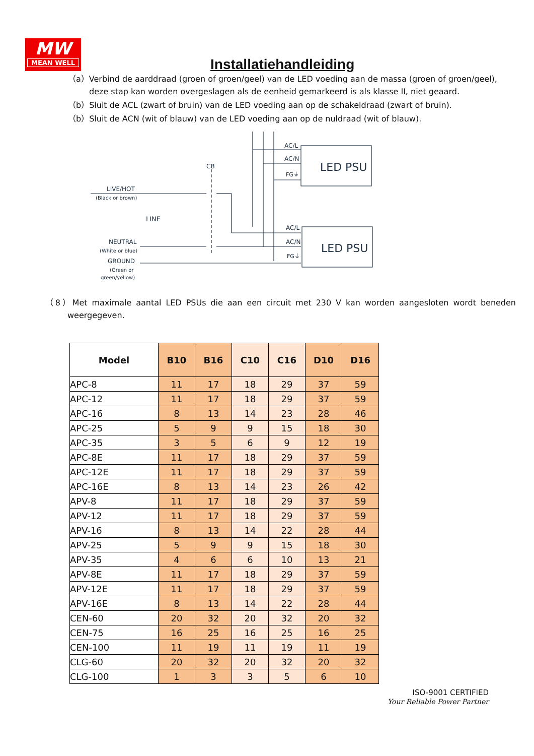MW
MEAN WELL
Installatiehandleiding
（a）Verbind de aarddraad (groen of groen/geel) van de LED voeding aan de massa (groen of groen/geel), deze stap kan worden overgeslagen als de eenheid gemarkeerd is als klasse II, niet geaard.
（b）Sluit de ACL (zwart of bruin) van de LED voeding aan op de schakeldraad (zwart of bruin).
（b）Sluit de ACN (wit of blauw) van de LED voeding aan op de nuldraad (wit of blauw).
AC/L
AC/N
FG⏚
AC/L
AC/N
FG⏚
LED PSU
LED PSU
CB
LINE
LIVE/HOT
(Black or brown)
NEUTRAL
(White or blue)
GROUND
(Green or
green/yellow)
（8）Met maximale aantal LED PSUs die aan een circuit met 230 V kan worden aangesloten wordt beneden weergegeven.
| Model | B10 | B16 | C10 | C16 | D10 | D16 |
| --- | --- | --- | --- | --- | --- | --- |
| APC-8 | 11 | 17 | 18 | 29 | 37 | 59 |
| APC-12 | 11 | 17 | 18 | 29 | 37 | 59 |
| APC-16 | 8 | 13 | 14 | 23 | 28 | 46 |
| APC-25 | 5 | 9 | 9 | 15 | 18 | 30 |
| APC-35 | 3 | 5 | 6 | 9 | 12 | 19 |
| APC-8E | 11 | 17 | 18 | 29 | 37 | 59 |
| APC-12E | 11 | 17 | 18 | 29 | 37 | 59 |
| APC-16E | 8 | 13 | 14 | 23 | 26 | 42 |
| APV-8 | 11 | 17 | 18 | 29 | 37 | 59 |
| APV-12 | 11 | 17 | 18 | 29 | 37 | 59 |
| APV-16 | 8 | 13 | 14 | 22 | 28 | 44 |
| APV-25 | 5 | 9 | 9 | 15 | 18 | 30 |
| APV-35 | 4 | 6 | 6 | 10 | 13 | 21 |
| APV-8E | 11 | 17 | 18 | 29 | 37 | 59 |
| APV-12E | 11 | 17 | 18 | 29 | 37 | 59 |
| APV-16E | 8 | 13 | 14 | 22 | 28 | 44 |
| CEN-60 | 20 | 32 | 20 | 32 | 20 | 32 |
| CEN-75 | 16 | 25 | 16 | 25 | 16 | 25 |
| CEN-100 | 11 | 19 | 11 | 19 | 11 | 19 |
| CLG-60 | 20 | 32 | 20 | 32 | 20 | 32 |
| CLG-100 | 1 | 3 | 3 | 5 | 6 | 10 |
ISO-9001 CERTIFIED
Your Reliable Power Partner